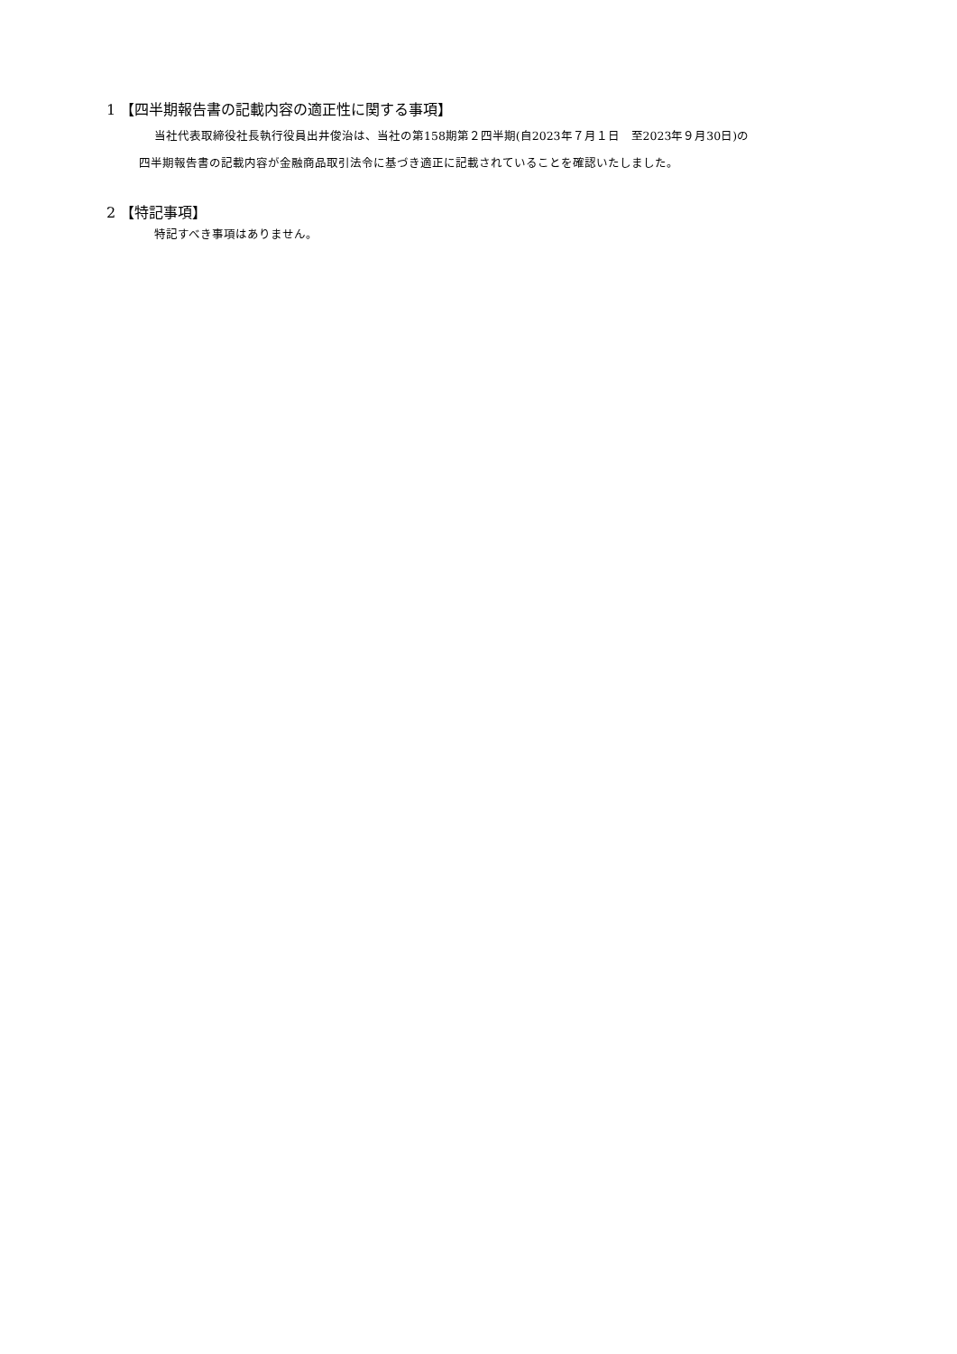1 【四半期報告書の記載内容の適正性に関する事項】
当社代表取締役社長執行役員出井俊治は、当社の第158期第２四半期(自2023年７月１日　至2023年９月30日)の
四半期報告書の記載内容が金融商品取引法令に基づき適正に記載されていることを確認いたしました。
2 【特記事項】
特記すべき事項はありません。